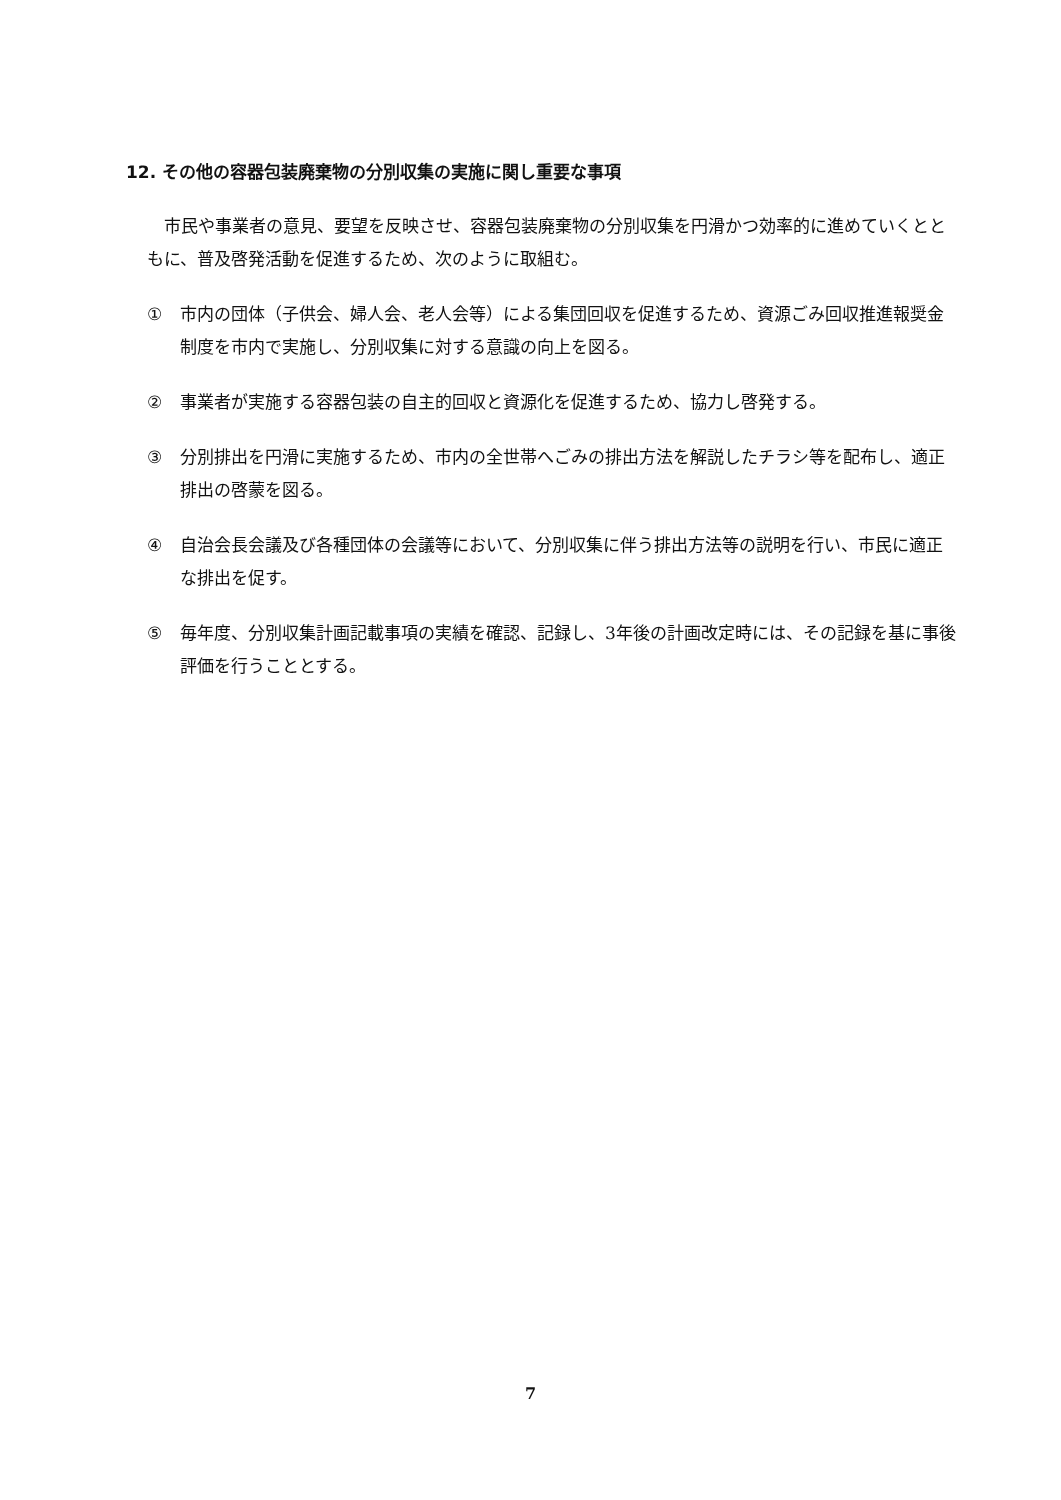12. その他の容器包装廃棄物の分別収集の実施に関し重要な事項
　市民や事業者の意見、要望を反映させ、容器包装廃棄物の分別収集を円滑かつ効率的に進めていくとともに、普及啓発活動を促進するため、次のように取組む。
① 市内の団体（子供会、婦人会、老人会等）による集団回収を促進するため、資源ごみ回収推進報奨金制度を市内で実施し、分別収集に対する意識の向上を図る。
② 事業者が実施する容器包装の自主的回収と資源化を促進するため、協力し啓発する。
③ 分別排出を円滑に実施するため、市内の全世帯へごみの排出方法を解説したチラシ等を配布し、適正排出の啓蒙を図る。
④ 自治会長会議及び各種団体の会議等において、分別収集に伴う排出方法等の説明を行い、市民に適正な排出を促す。
⑤ 毎年度、分別収集計画記載事項の実績を確認、記録し、3年後の計画改定時には、その記録を基に事後評価を行うこととする。
7